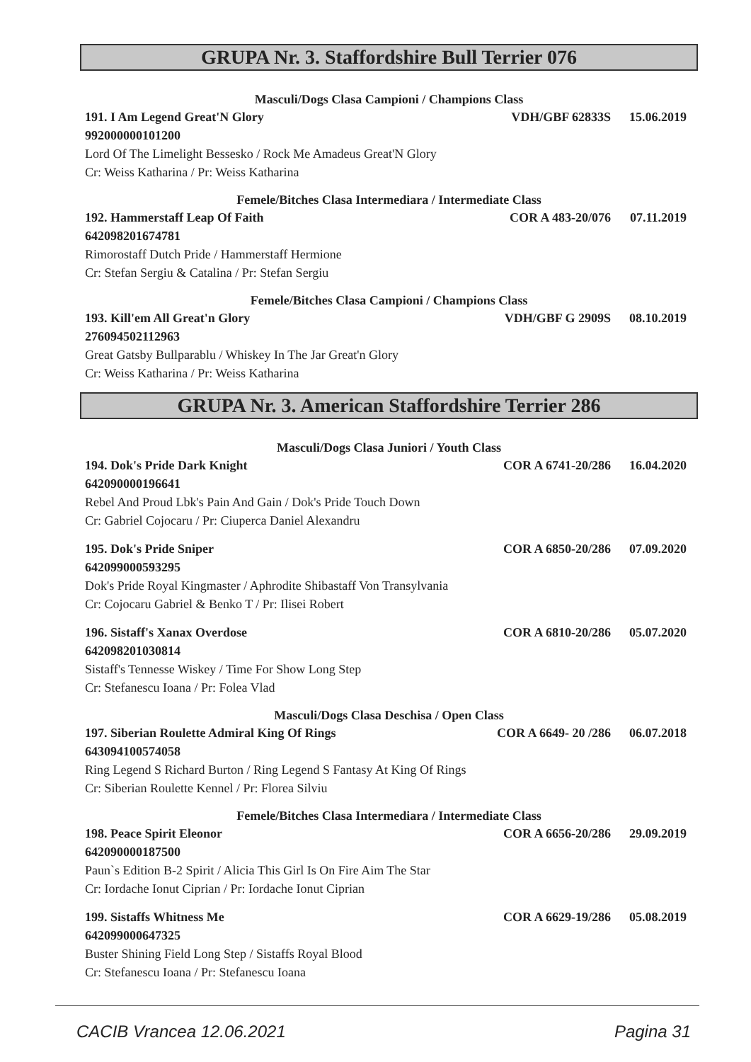GRUPA Nr. 3. Staffordshire Bull Terrier 076
Masculi/Dogs Clasa Campioni / Champions Class
191. I Am Legend Great'N Glory VDH/GBF 62833S 15.06.2019
992000000101200
Lord Of The Limelight Bessesko / Rock Me Amadeus Great'N Glory
Cr: Weiss Katharina / Pr: Weiss Katharina
Femele/Bitches Clasa Intermediara / Intermediate Class
192. Hammerstaff Leap Of Faith COR A 483-20/076 07.11.2019
642098201674781
Rimorostaff Dutch Pride / Hammerstaff Hermione
Cr: Stefan Sergiu & Catalina / Pr: Stefan Sergiu
Femele/Bitches Clasa Campioni / Champions Class
193. Kill'em All Great'n Glory VDH/GBF G 2909S 08.10.2019
276094502112963
Great Gatsby Bullparablu / Whiskey In The Jar Great'n Glory
Cr: Weiss Katharina / Pr: Weiss Katharina
GRUPA Nr. 3. American Staffordshire Terrier 286
Masculi/Dogs Clasa Juniori / Youth Class
194. Dok's Pride Dark Knight COR A 6741-20/286 16.04.2020
642090000196641
Rebel And Proud Lbk's Pain And Gain / Dok's Pride Touch Down
Cr: Gabriel Cojocaru / Pr: Ciuperca Daniel Alexandru
195. Dok's Pride Sniper COR A 6850-20/286 07.09.2020
642099000593295
Dok's Pride Royal Kingmaster / Aphrodite Shibastaff Von Transylvania
Cr: Cojocaru Gabriel & Benko T / Pr: Ilisei Robert
196. Sistaff's Xanax Overdose COR A 6810-20/286 05.07.2020
642098201030814
Sistaff's Tennesse Wiskey / Time For Show Long Step
Cr: Stefanescu Ioana / Pr: Folea Vlad
Masculi/Dogs Clasa Deschisa / Open Class
197. Siberian Roulette Admiral King Of Rings COR A 6649- 20 /286 06.07.2018
643094100574058
Ring Legend S Richard Burton / Ring Legend S Fantasy At King Of Rings
Cr: Siberian Roulette Kennel / Pr: Florea Silviu
Femele/Bitches Clasa Intermediara / Intermediate Class
198. Peace Spirit Eleonor COR A 6656-20/286 29.09.2019
642090000187500
Paun`s Edition B-2 Spirit / Alicia This Girl Is On Fire Aim The Star
Cr: Iordache Ionut Ciprian / Pr: Iordache Ionut Ciprian
199. Sistaffs Whitness Me COR A 6629-19/286 05.08.2019
642099000647325
Buster Shining Field Long Step / Sistaffs Royal Blood
Cr: Stefanescu Ioana / Pr: Stefanescu Ioana
CACIB Vrancea 12.06.2021 Pagina 31